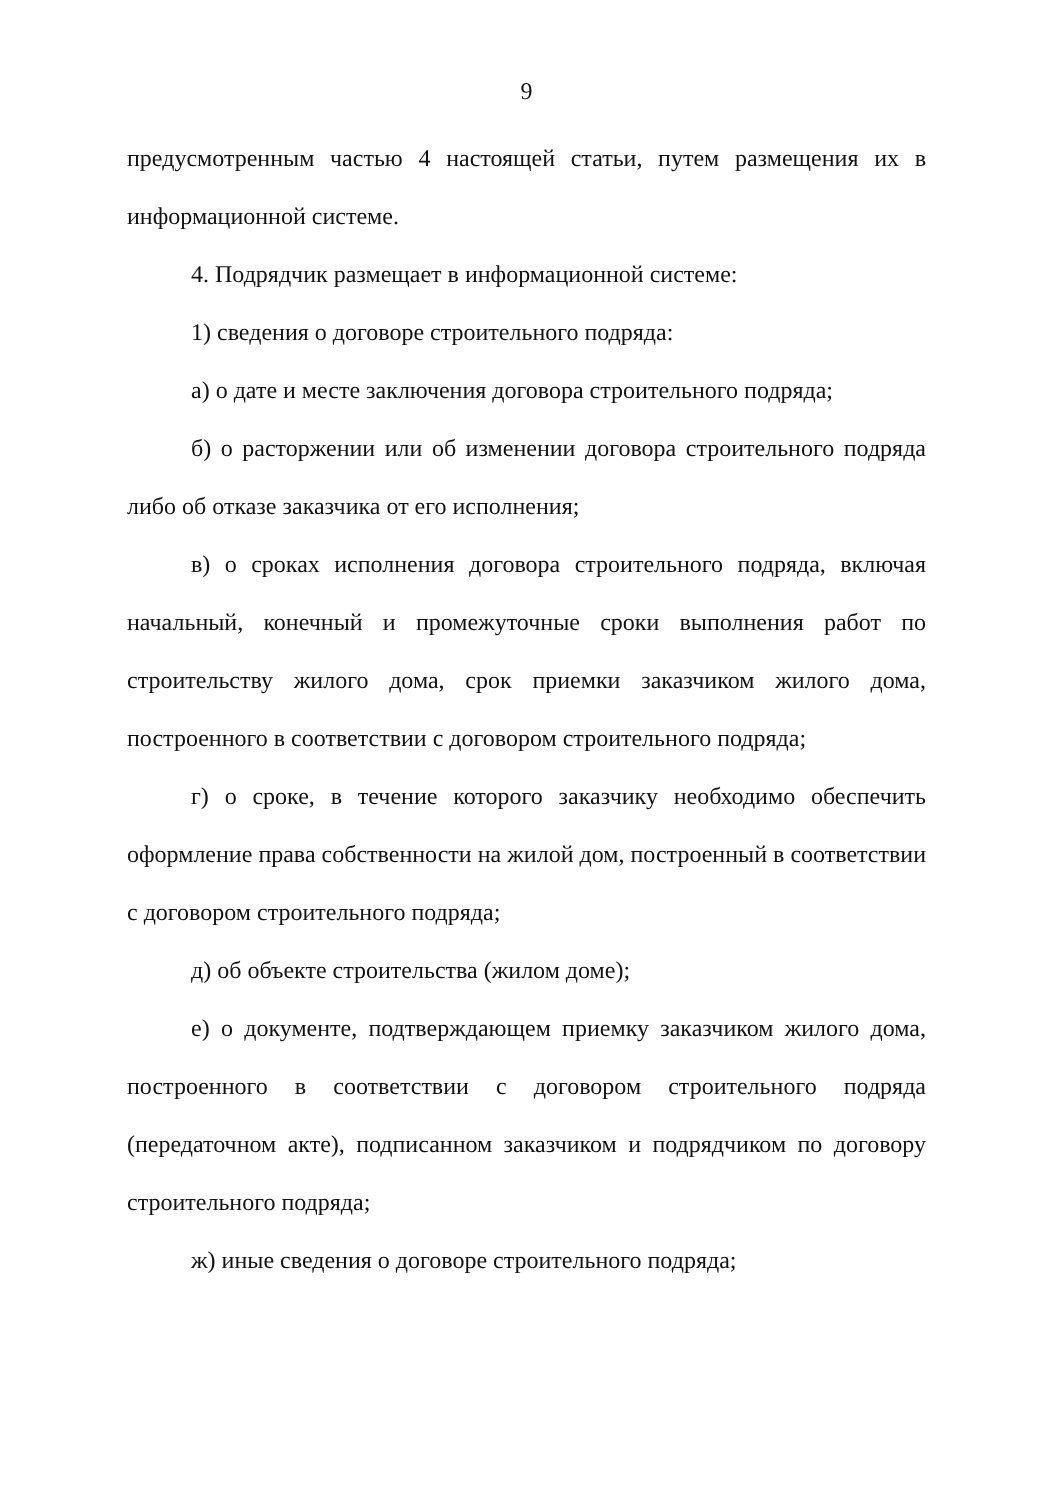9
предусмотренным частью 4 настоящей статьи, путем размещения их в информационной системе.
4. Подрядчик размещает в информационной системе:
1) сведения о договоре строительного подряда:
а) о дате и месте заключения договора строительного подряда;
б) о расторжении или об изменении договора строительного подряда либо об отказе заказчика от его исполнения;
в) о сроках исполнения договора строительного подряда, включая начальный, конечный и промежуточные сроки выполнения работ по строительству жилого дома, срок приемки заказчиком жилого дома, построенного в соответствии с договором строительного подряда;
г) о сроке, в течение которого заказчику необходимо обеспечить оформление права собственности на жилой дом, построенный в соответствии с договором строительного подряда;
д) об объекте строительства (жилом доме);
е) о документе, подтверждающем приемку заказчиком жилого дома, построенного в соответствии с договором строительного подряда (передаточном акте), подписанном заказчиком и подрядчиком по договору строительного подряда;
ж) иные сведения о договоре строительного подряда;